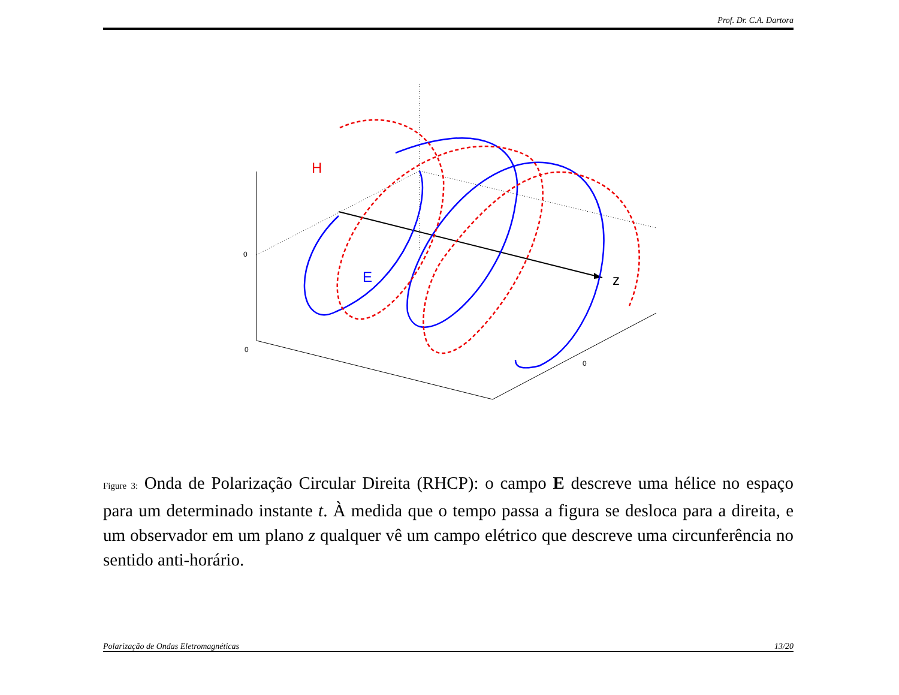Prof. Dr. C.A. Dartora
H
E
z
0
0
0
Figure 3: Onda de Polarização Circular Direita (RHCP): o campo E descreve uma hélice no espaço para um determinado instante t. À medida que o tempo passa a figura se desloca para a direita, e um observador em um plano z qualquer vê um campo elétrico que descreve uma circunferência no sentido anti-horário.
Polarização de Ondas Eletromagnéticas 13/20